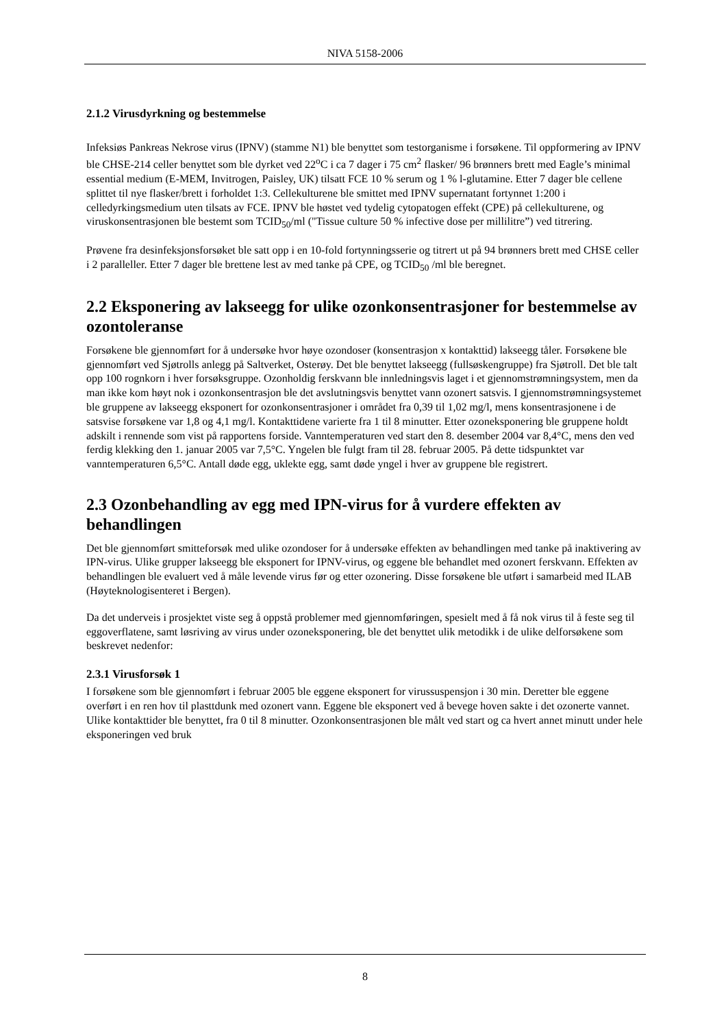NIVA 5158-2006
2.1.2 Virusdyrkning og bestemmelse
Infeksiøs Pankreas Nekrose virus (IPNV) (stamme N1) ble benyttet som testorganisme i forsøkene. Til oppformering av IPNV ble CHSE-214 celler benyttet som ble dyrket ved 22<sup>o</sup>C i ca 7 dager i 75 cm<sup>2</sup> flasker/ 96 brønners brett med Eagle’s minimal essential medium (E-MEM, Invitrogen, Paisley, UK) tilsatt FCE 10 % serum og 1 % l-glutamine. Etter 7 dager ble cellene splittet til nye flasker/brett i forholdet 1:3. Cellekulturene ble smittet med IPNV supernatant fortynnet 1:200 i celledyrkingsmedium uten tilsats av FCE. IPNV ble høstet ved tydelig cytopatogen effekt (CPE) på cellekulturene, og viruskonsentrasjonen ble bestemt som TCID<sub>50</sub>/ml ("Tissue culture 50 % infective dose per millilitre”) ved titrering.
Prøvene fra desinfeksjonsforsøket ble satt opp i en 10-fold fortynningsserie og titrert ut på 94 brønners brett med CHSE celler i 2 paralleller. Etter 7 dager ble brettene lest av med tanke på CPE, og TCID<sub>50</sub> /ml ble beregnet.
2.2 Eksponering av lakseegg for ulike ozonkonsentrasjoner for bestemmelse av ozontoleranse
Forsøkene ble gjennomført for å undersøke hvor høye ozondoser (konsentrasjon x kontakttid) lakseegg tåler. Forsøkene ble gjennomført ved Sjøtrolls anlegg på Saltverket, Osterøy. Det ble benyttet lakseegg (fullsøskengruppe) fra Sjøtroll. Det ble talt opp 100 rognkorn i hver forsøksgruppe. Ozonholdig ferskvann ble innledningsvis laget i et gjennomstrømningsystem, men da man ikke kom høyt nok i ozonkonsentrasjon ble det avslutningsvis benyttet vann ozonert satsvis. I gjennomstrømningsystemet ble gruppene av lakseegg eksponert for ozonkonsentrasjoner i området fra 0,39 til 1,02 mg/l, mens konsentrasjonene i de satsvise forsøkene var 1,8 og 4,1 mg/l. Kontakttidene varierte fra 1 til 8 minutter. Etter ozoneksponering ble gruppene holdt adskilt i rennende som vist på rapportens forside. Vanntemperaturen ved start den 8. desember 2004 var 8,4°C, mens den ved ferdig klekking den 1. januar 2005 var 7,5°C. Yngelen ble fulgt fram til 28. februar 2005. På dette tidspunktet var vanntemperaturen 6,5°C. Antall døde egg, uklekte egg, samt døde yngel i hver av gruppene ble registrert.
2.3 Ozonbehandling av egg med IPN-virus for å vurdere effekten av behandlingen
Det ble gjennomført smitteforsøk med ulike ozondoser for å undersøke effekten av behandlingen med tanke på inaktivering av IPN-virus. Ulike grupper lakseegg ble eksponert for IPNV-virus, og eggene ble behandlet med ozonert ferskvann. Effekten av behandlingen ble evaluert ved å måle levende virus før og etter ozonering. Disse forsøkene ble utført i samarbeid med ILAB (Høyteknologisenteret i Bergen).
Da det underveis i prosjektet viste seg å oppstå problemer med gjennomføringen, spesielt med å få nok virus til å feste seg til eggoverflatene, samt løsriving av virus under ozoneksponering, ble det benyttet ulik metodikk i de ulike delforsøkene som beskrevet nedenfor:
2.3.1 Virusforsøk 1
I forsøkene som ble gjennomført i februar 2005 ble eggene eksponert for virussuspensjon i 30 min. Deretter ble eggene overført i en ren hov til plasttdunk med ozonert vann. Eggene ble eksponert ved å bevege hoven sakte i det ozonerte vannet. Ulike kontakttider ble benyttet, fra 0 til 8 minutter. Ozonkonsentrasjonen ble målt ved start og ca hvert annet minutt under hele eksponeringen ved bruk
8